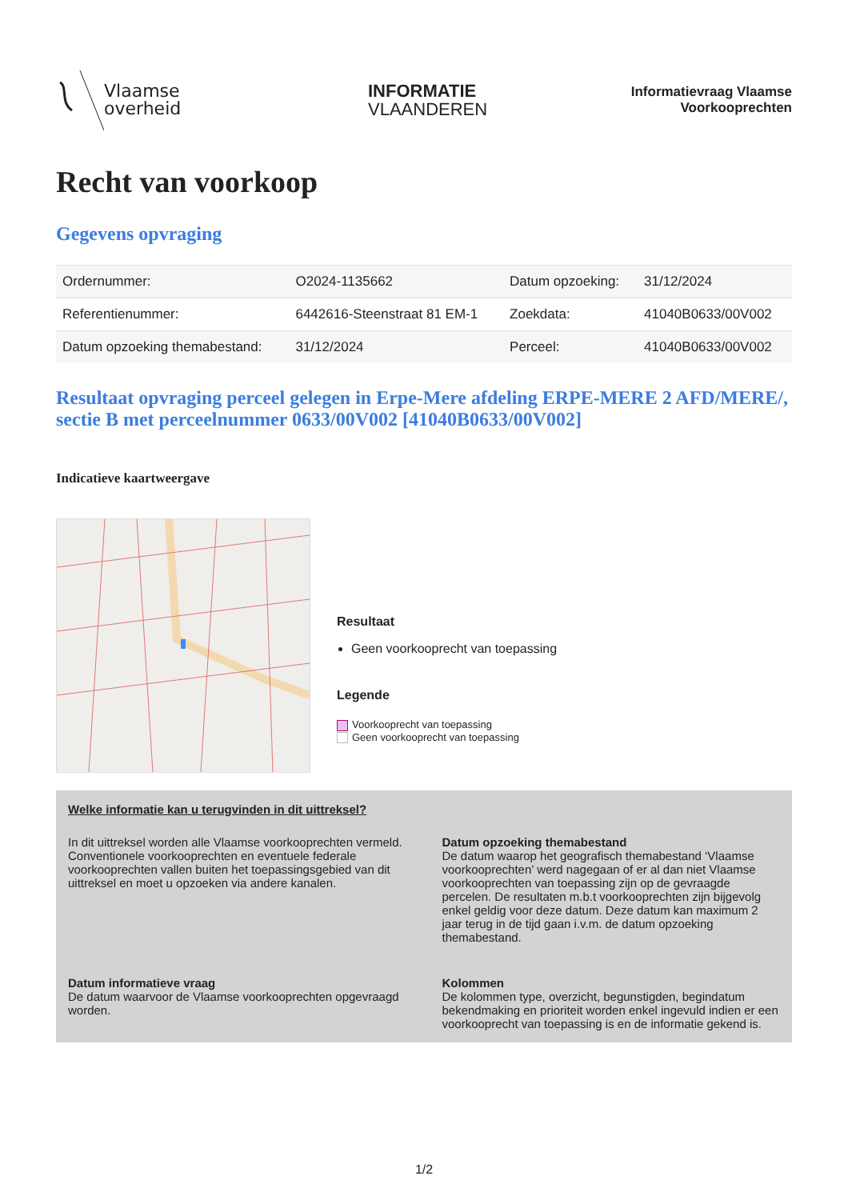Vlaamse
overheid
INFORMATIE
VLAANDEREN
Informatievraag Vlaamse Voorkooprechten
Recht van voorkoop
Gegevens opvraging
| Ordernummer: | O2024-1135662 | Datum opzoeking: | 31/12/2024 |
| Referentienummer: | 6442616-Steenstraat 81 EM-1 | Zoekdata: | 41040B0633/00V002 |
| Datum opzoeking themabestand: | 31/12/2024 | Perceel: | 41040B0633/00V002 |
Resultaat opvraging perceel gelegen in Erpe-Mere afdeling ERPE-MERE 2 AFD/MERE/, sectie B met perceelnummer 0633/00V002 [41040B0633/00V002]
Indicatieve kaartweergave
Resultaat
Geen voorkooprecht van toepassing
Legende
Voorkooprecht van toepassing
Geen voorkooprecht van toepassing
Welke informatie kan u terugvinden in dit uittreksel?
In dit uittreksel worden alle Vlaamse voorkooprechten vermeld. Conventionele voorkooprechten en eventuele federale voorkooprechten vallen buiten het toepassingsgebied van dit uittreksel en moet u opzoeken via andere kanalen.
Datum opzoeking themabestand
De datum waarop het geografisch themabestand ‘Vlaamse voorkooprechten’ werd nagegaan of er al dan niet Vlaamse voorkooprechten van toepassing zijn op de gevraagde percelen. De resultaten m.b.t voorkooprechten zijn bijgevolg enkel geldig voor deze datum. Deze datum kan maximum 2 jaar terug in de tijd gaan i.v.m. de datum opzoeking themabestand.
Datum informatieve vraag
De datum waarvoor de Vlaamse voorkooprechten opgevraagd worden.
Kolommen
De kolommen type, overzicht, begunstigden, begindatum bekendmaking en prioriteit worden enkel ingevuld indien er een voorkooprecht van toepassing is en de informatie gekend is.
1/2